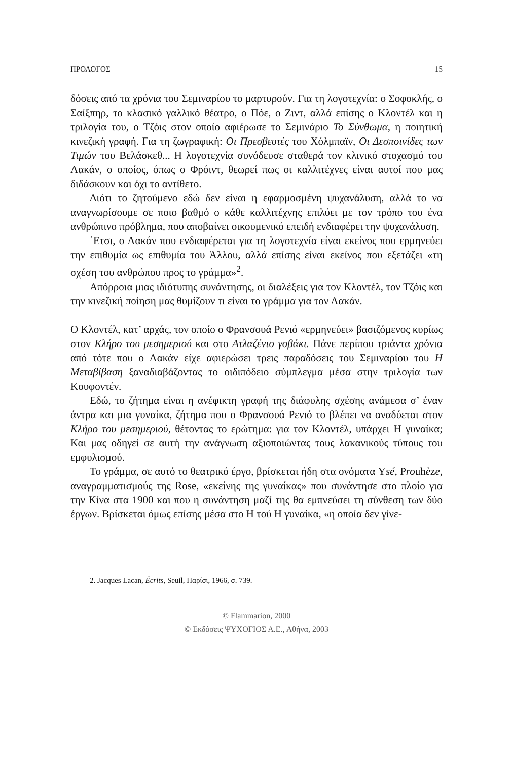ΠΡΟΛΟΓΟΣ 15
δόσεις από τα χρόνια του Σεμιναρίου το μαρτυρούν. Για τη λογοτεχνία: ο Σοφοκλής, ο Σαίξπηρ, το κλασικό γαλλικό θέατρο, ο Πόε, ο Ζιντ, αλλά επίσης ο Κλοντέλ και η τριλογία του, ο Τζόις στον οποίο αφιέρωσε το Σεμινάριο Το Σύνθωμα, η ποιητική κινεζική γραφή. Για τη ζωγραφική: Οι Πρεσβευτές του Χόλμπαϊν, Οι Δεσποινίδες των Τιμών του Βελάσκεθ... Η λογοτεχνία συνόδευσε σταθερά τον κλινικό στοχασμό του Λακάν, ο οποίος, όπως ο Φρόιντ, θεωρεί πως οι καλλιτέχνες είναι αυτοί που μας διδάσκουν και όχι το αντίθετο.
Διότι το ζητούμενο εδώ δεν είναι η εφαρμοσμένη ψυχανάλυση, αλλά το να αναγνωρίσουμε σε ποιο βαθμό ο κάθε καλλιτέχνης επιλύει με τον τρόπο του ένα ανθρώπινο πρόβλημα, που αποβαίνει οικουμενικό επειδή ενδιαφέρει την ψυχανάλυση.
΄Ετσι, ο Λακάν που ενδιαφέρεται για τη λογοτεχνία είναι εκείνος που ερμηνεύει την επιθυμία ως επιθυμία του Άλλου, αλλά επίσης είναι εκείνος που εξετάζει «τη σχέση του ανθρώπου προς το γράμμα»<sup>2</sup>.
Απόρροια μιας ιδιότυπης συνάντησης, οι διαλέξεις για τον Κλοντέλ, τον Τζόις και την κινεζική ποίηση μας θυμίζουν τι είναι το γράμμα για τον Λακάν.
Ο Κλοντέλ, κατ’ αρχάς, τον οποίο ο Φρανσουά Ρενιό «ερμηνεύει» βασιζόμενος κυρίως στον Κλήρο του μεσημεριού και στο Ατλαζένιο γοβάκι. Πάνε περίπου τριάντα χρόνια από τότε που ο Λακάν είχε αφιερώσει τρεις παραδόσεις του Σεμιναρίου του Η Μεταβίβαση ξαναδιαβάζοντας το οιδιπόδειο σύμπλεγμα μέσα στην τριλογία των Κουφοντέν.
Εδώ, το ζήτημα είναι η ανέφικτη γραφή της διάφυλης σχέσης ανάμεσα σ’ έναν άντρα και μια γυναίκα, ζήτημα που ο Φρανσουά Ρενιό το βλέπει να αναδύεται στον Κλήρο του μεσημεριού, θέτοντας το ερώτημα: για τον Κλοντέλ, υπάρχει Η γυναίκα; Και μας οδηγεί σε αυτή την ανάγνωση αξιοποιώντας τους λακανικούς τύπους του εμφυλισμού.
Το γράμμα, σε αυτό το θεατρικό έργο, βρίσκεται ήδη στα ονόματα Ysé, Prouhèze, αναγραμματισμούς της Rose, «εκείνης της γυναίκας» που συνάντησε στο πλοίο για την Κίνα στα 1900 και που η συνάντηση μαζί της θα εμπνεύσει τη σύνθεση των δύο έργων. Βρίσκεται όμως επίσης μέσα στο Η τού Η γυναίκα, «η οποία δεν γίνε-
2. Jacques Lacan, Écrits, Seuil, Παρίσι, 1966, σ. 739.
© Flammarion, 2000
© Εκδόσεις ΨΥΧΟΓΙΟΣ Α.Ε., Αθήνα, 2003